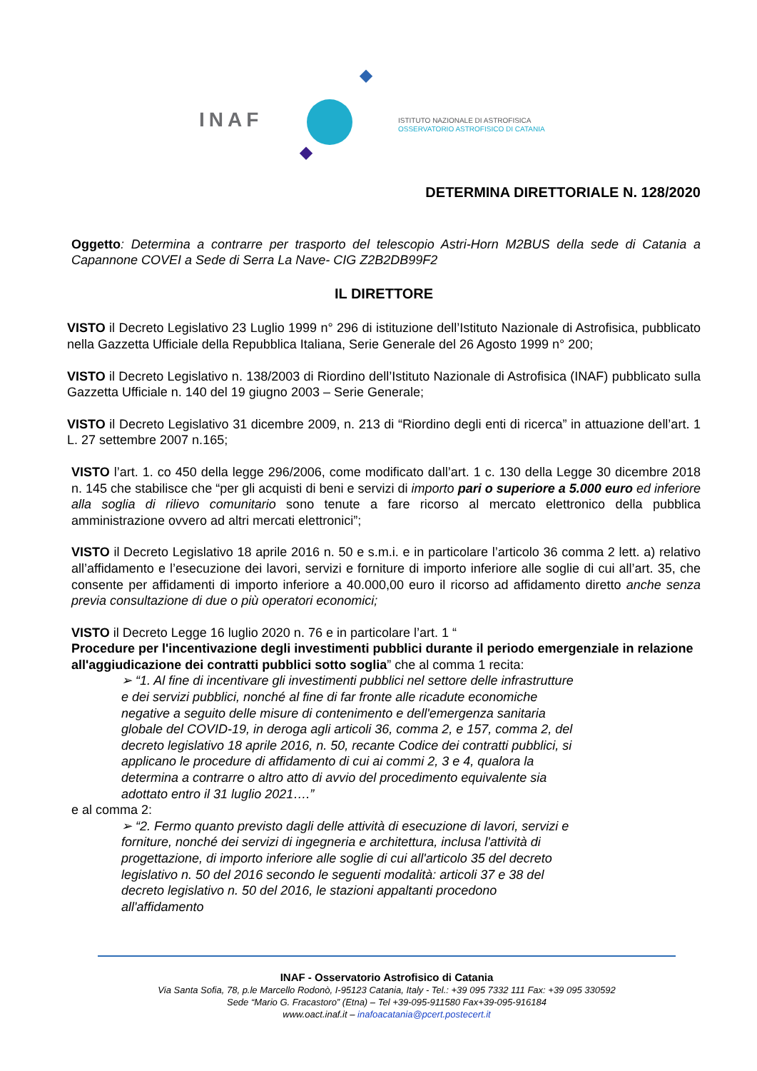INAF
ISTITUTO NAZIONALE DI ASTROFISICA
OSSERVATORIO ASTROFISICO DI CATANIA
DETERMINA DIRETTORIALE N. 128/2020
Oggetto: Determina a contrarre per trasporto del telescopio Astri-Horn M2BUS della sede di Catania a Capannone COVEI a Sede di Serra La Nave- CIG Z2B2DB99F2
IL DIRETTORE
VISTO il Decreto Legislativo 23 Luglio 1999 n° 296 di istituzione dell’Istituto Nazionale di Astrofisica, pubblicato nella Gazzetta Ufficiale della Repubblica Italiana, Serie Generale del 26 Agosto 1999 n° 200;
VISTO il Decreto Legislativo n. 138/2003 di Riordino dell’Istituto Nazionale di Astrofisica (INAF) pubblicato sulla Gazzetta Ufficiale n. 140 del 19 giugno 2003 – Serie Generale;
VISTO il Decreto Legislativo 31 dicembre 2009, n. 213 di “Riordino degli enti di ricerca” in attuazione dell’art. 1 L. 27 settembre 2007 n.165;
VISTO l’art. 1. co 450 della legge 296/2006, come modificato dall’art. 1 c. 130 della Legge 30 dicembre 2018 n. 145 che stabilisce che “per gli acquisti di beni e servizi di importo pari o superiore a 5.000 euro ed inferiore alla soglia di rilievo comunitario sono tenute a fare ricorso al mercato elettronico della pubblica amministrazione ovvero ad altri mercati elettronici”;
VISTO il Decreto Legislativo 18 aprile 2016 n. 50 e s.m.i. e in particolare l’articolo 36 comma 2 lett. a) relativo all’affidamento e l’esecuzione dei lavori, servizi e forniture di importo inferiore alle soglie di cui all’art. 35, che consente per affidamenti di importo inferiore a 40.000,00 euro il ricorso ad affidamento diretto anche senza previa consultazione di due o più operatori economici;
VISTO il Decreto Legge 16 luglio 2020 n. 76 e in particolare l’art. 1 “
Procedure per l'incentivazione degli investimenti pubblici durante il periodo emergenziale in relazione all'aggiudicazione dei contratti pubblici sotto soglia” che al comma 1 recita:
➢ “1. Al fine di incentivare gli investimenti pubblici nel settore delle infrastrutture e dei servizi pubblici, nonché al fine di far fronte alle ricadute economiche negative a seguito delle misure di contenimento e dell'emergenza sanitaria globale del COVID-19, in deroga agli articoli 36, comma 2, e 157, comma 2, del decreto legislativo 18 aprile 2016, n. 50, recante Codice dei contratti pubblici, si applicano le procedure di affidamento di cui ai commi 2, 3 e 4, qualora la determina a contrarre o altro atto di avvio del procedimento equivalente sia adottato entro il 31 luglio 2021….”
e al comma 2:
➢ “2. Fermo quanto previsto dagli delle attività di esecuzione di lavori, servizi e forniture, nonché dei servizi di ingegneria e architettura, inclusa l'attività di progettazione, di importo inferiore alle soglie di cui all'articolo 35 del decreto legislativo n. 50 del 2016 secondo le seguenti modalità: articoli 37 e 38 del decreto legislativo n. 50 del 2016, le stazioni appaltanti procedono all'affidamento
INAF - Osservatorio Astrofisico di Catania
Via Santa Sofia, 78, p.le Marcello Rodonò, I-95123 Catania, Italy - Tel.: +39 095 7332 111 Fax: +39 095 330592
Sede “Mario G. Fracastoro” (Etna) – Tel +39-095-911580 Fax+39-095-916184
www.oact.inaf.it – inafoacatania@pcert.postecert.it